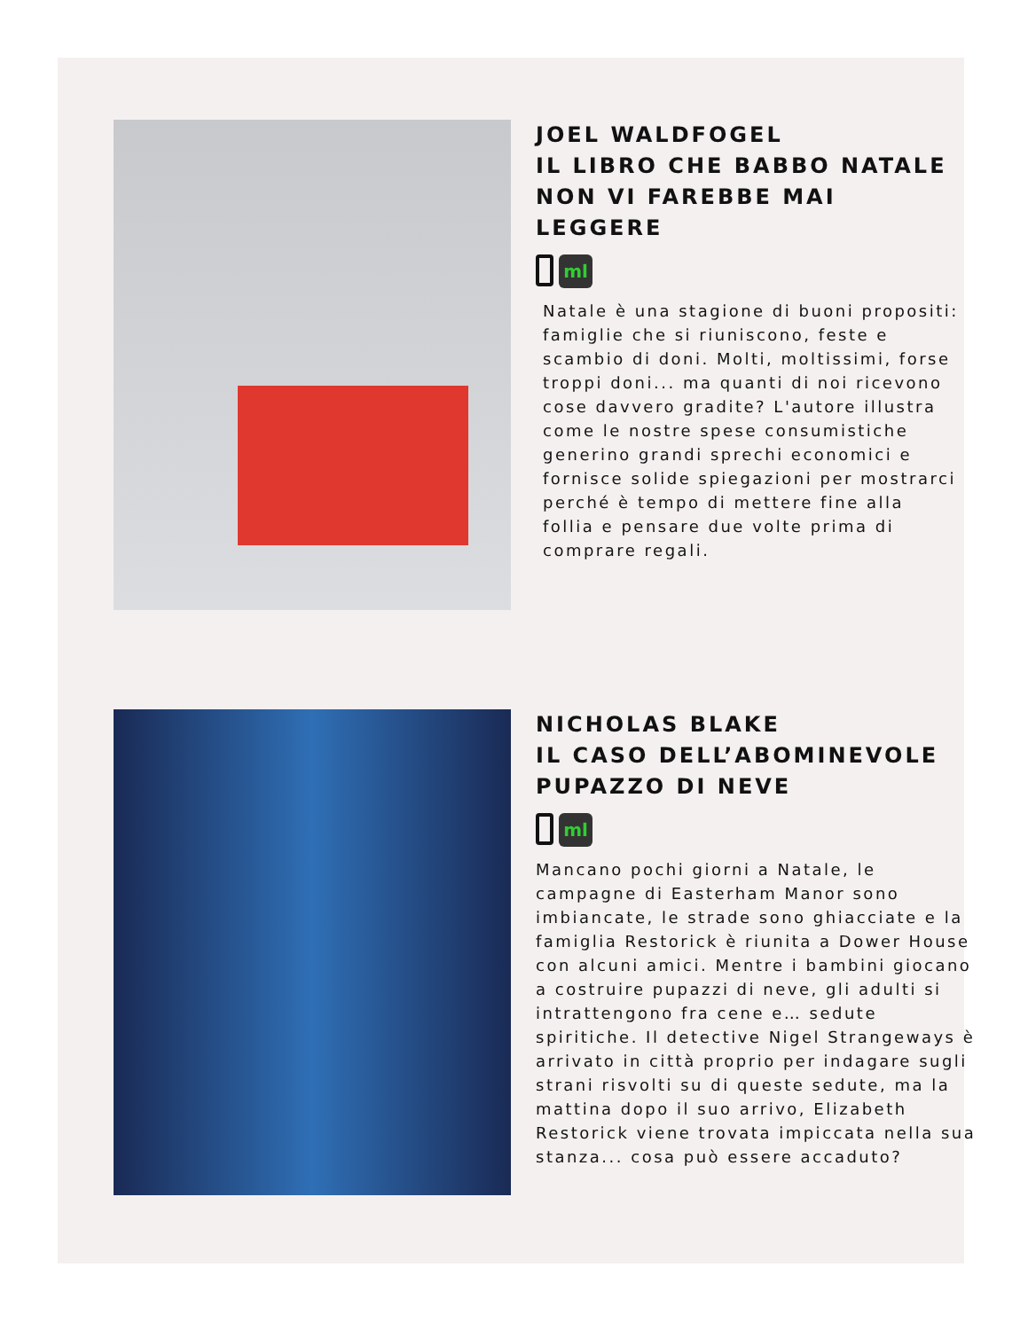JOEL WALDFOGEL
IL LIBRO CHE BABBO NATALE NON VI FAREBBE MAI LEGGERE
ml
Natale è una stagione di buoni propositi: famiglie che si riuniscono, feste e scambio di doni. Molti, moltissimi, forse troppi doni... ma quanti di noi ricevono cose davvero gradite? L'autore illustra come le nostre spese consumistiche generino grandi sprechi economici e fornisce solide spiegazioni per mostrarci perché è tempo di mettere fine alla follia e pensare due volte prima di comprare regali.
NICHOLAS BLAKE
IL CASO DELL’ABOMINEVOLE PUPAZZO DI NEVE
ml
Mancano pochi giorni a Natale, le campagne di Easterham Manor sono imbiancate, le strade sono ghiacciate e la famiglia Restorick è riunita a Dower House con alcuni amici. Mentre i bambini giocano a costruire pupazzi di neve, gli adulti si intrattengono fra cene e… sedute spiritiche. Il detective Nigel Strangeways è arrivato in città proprio per indagare sugli strani risvolti su di queste sedute, ma la mattina dopo il suo arrivo, Elizabeth Restorick viene trovata impiccata nella sua stanza... cosa può essere accaduto?